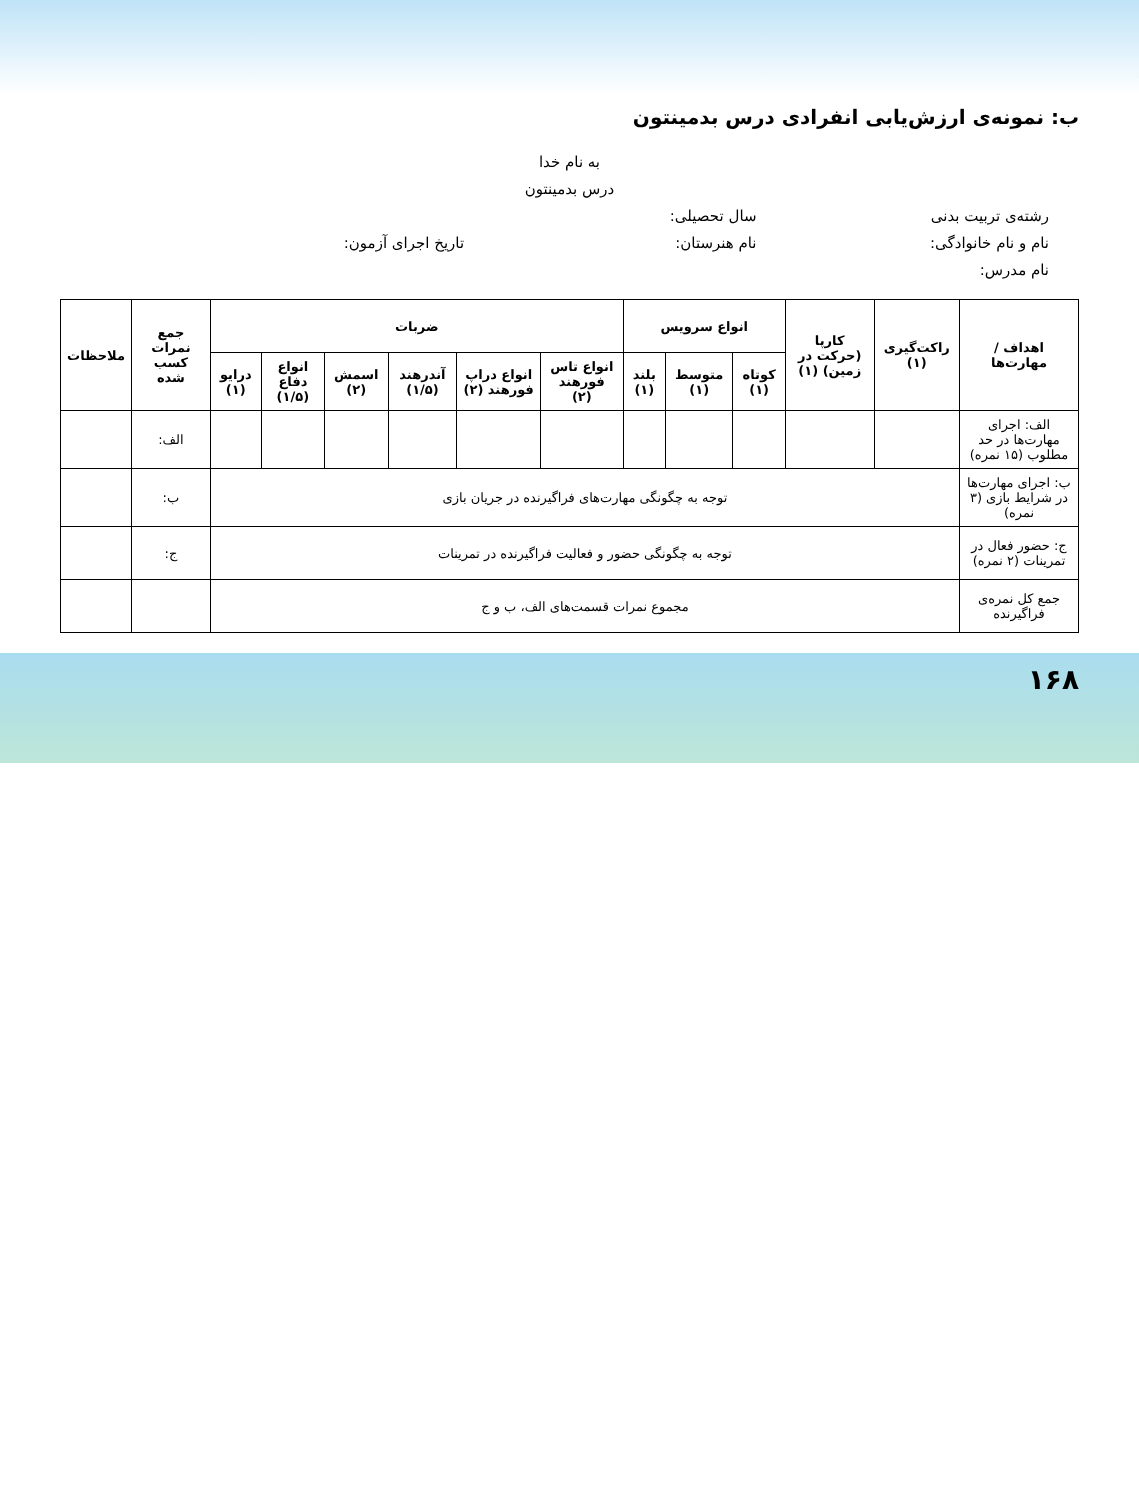ب: نمونه‌ی ارزش‌یابی انفرادی درس بدمینتون
به نام خدا
درس بدمینتون
رشته‌ی تربیت بدنی سال تحصیلی:
نام و نام خانوادگی: نام هنرستان: تاریخ اجرای آزمون: نام مدرس:
| اهداف / مهارت‌ها | راکت‌گیری (۱) | کارپا (حرکت در زمین) (۱) | انواع سرویس | | | ضربات | | | | | | جمع نمرات کسب شده | ملاحظات |
| --- | --- | --- | --- | --- | --- | --- | --- | --- | --- | --- | --- | --- | --- |
| | | | کوتاه (۱) | متوسط (۱) | بلند (۱) | انواع تاس فورهند (۲) | انواع دراپ فورهند (۲) | آندرهند (۱/۵) | اسمش (۲) | انواع دفاع (۱/۵) | درایو (۱) | | |
| الف: اجرای مهارت‌ها در حد مطلوب (۱۵ نمره) | | | | | | | | | | | | الف: | |
| ب: اجرای مهارت‌ها در شرایط بازی (۳ نمره) | توجه به چگونگی مهارت‌های فراگیرنده در جریان بازی | | | | | | | | | | | ب: | |
| ج: حضور فعال در تمرینات (۲ نمره) | توجه به چگونگی حضور و فعالیت فراگیرنده در تمرینات | | | | | | | | | | | ج: | |
| جمع کل نمره‌ی فراگیرنده | مجموع نمرات قسمت‌های الف، ب و ج | | | | | | | | | | | | |
۱۶۸